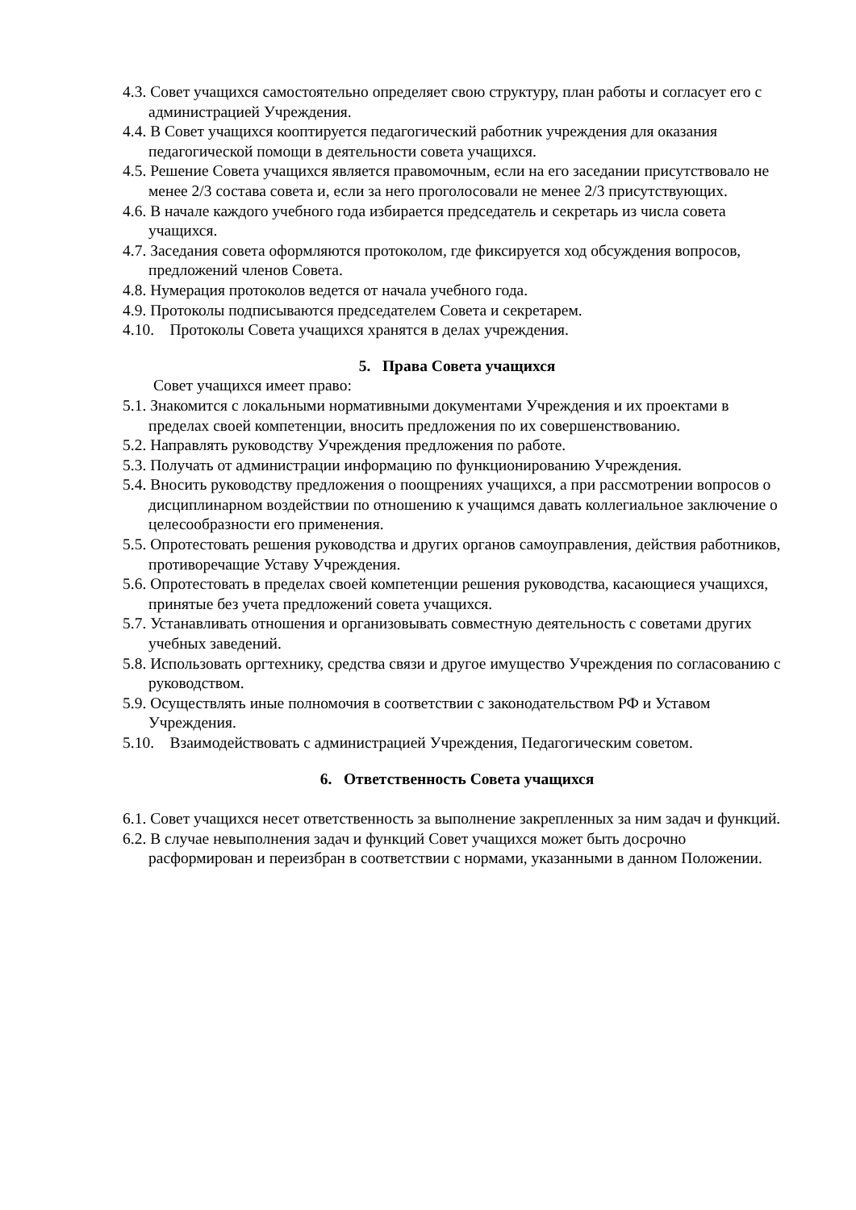4.3. Совет учащихся самостоятельно определяет свою структуру, план работы и согласует его с администрацией Учреждения.
4.4. В Совет учащихся кооптируется педагогический работник учреждения для оказания педагогической помощи в деятельности совета учащихся.
4.5. Решение Совета учащихся является правомочным, если на его заседании присутствовало не менее 2/3 состава совета и, если за него проголосовали не менее 2/3 присутствующих.
4.6. В начале каждого учебного года избирается председатель и секретарь из числа совета учащихся.
4.7. Заседания совета оформляются протоколом, где фиксируется ход обсуждения вопросов, предложений членов Совета.
4.8. Нумерация протоколов ведется от начала учебного года.
4.9. Протоколы подписываются председателем Совета и секретарем.
4.10. Протоколы Совета учащихся хранятся в делах учреждения.
5. Права Совета учащихся
Совет учащихся имеет право:
5.1. Знакомится с локальными нормативными документами Учреждения и их проектами в пределах своей компетенции, вносить предложения по их совершенствованию.
5.2. Направлять руководству Учреждения предложения по работе.
5.3. Получать от администрации информацию по функционированию Учреждения.
5.4. Вносить руководству предложения о поощрениях учащихся, а при рассмотрении вопросов о дисциплинарном воздействии по отношению к учащимся давать коллегиальное заключение о целесообразности его применения.
5.5. Опротестовать решения руководства и других органов самоуправления, действия работников, противоречащие Уставу Учреждения.
5.6. Опротестовать в пределах своей компетенции решения руководства, касающиеся учащихся, принятые без учета предложений совета учащихся.
5.7. Устанавливать отношения и организовывать совместную деятельность с советами других учебных заведений.
5.8. Использовать оргтехнику, средства связи и другое имущество Учреждения по согласованию с руководством.
5.9. Осуществлять иные полномочия в соответствии с законодательством РФ и Уставом Учреждения.
5.10. Взаимодействовать с администрацией Учреждения, Педагогическим советом.
6. Ответственность Совета учащихся
6.1. Совет учащихся несет ответственность за выполнение закрепленных за ним задач и функций.
6.2. В случае невыполнения задач и функций Совет учащихся может быть досрочно расформирован и переизбран в соответствии с нормами, указанными в данном Положении.